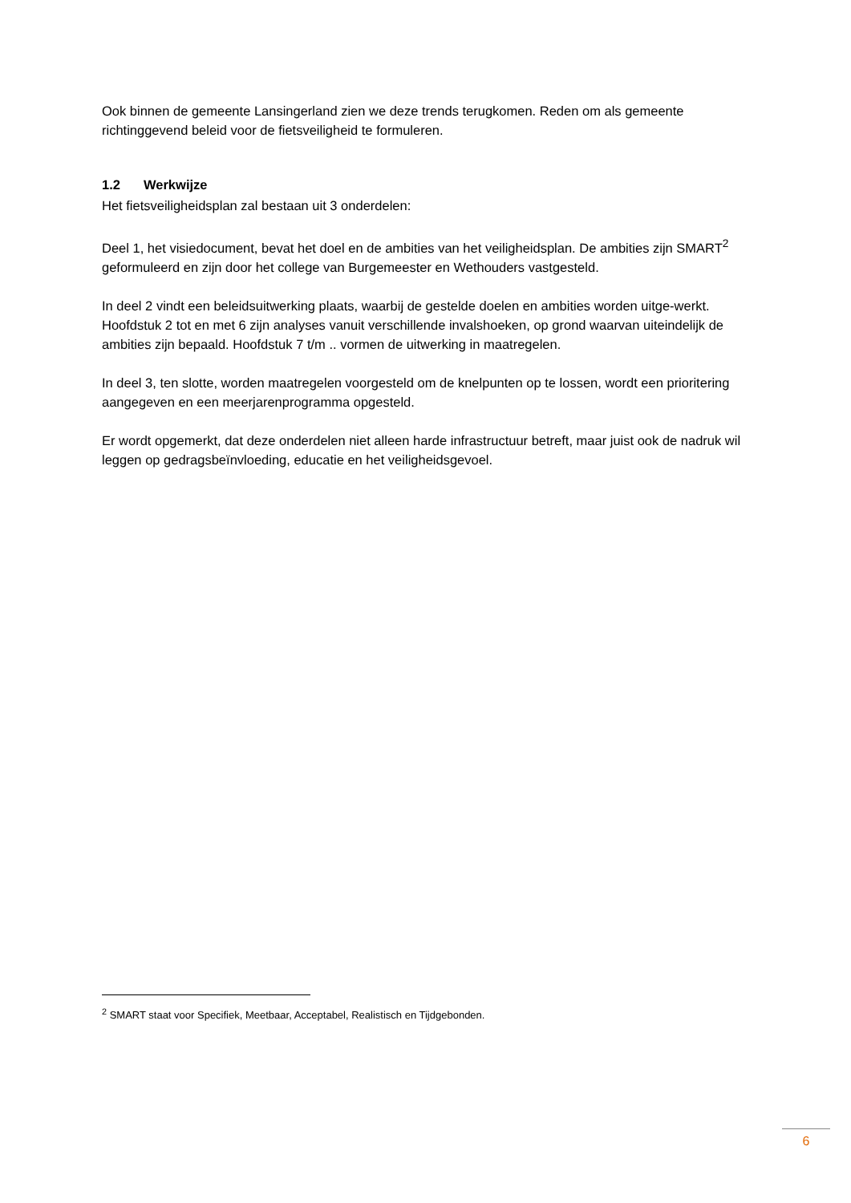Ook binnen de gemeente Lansingerland zien we deze trends terugkomen. Reden om als gemeente richtinggevend beleid voor de fietsveiligheid te formuleren.
1.2 Werkwijze
Het fietsveiligheidsplan zal bestaan uit 3 onderdelen:
Deel 1, het visiedocument, bevat het doel en de ambities van het veiligheidsplan. De ambities zijn SMART<sup>2</sup> geformuleerd en zijn door het college van Burgemeester en Wethouders vastgesteld.
In deel 2 vindt een beleidsuitwerking plaats, waarbij de gestelde doelen en ambities worden uitge-werkt. Hoofdstuk 2 tot en met 6 zijn analyses vanuit verschillende invalshoeken, op grond waarvan uiteindelijk de ambities zijn bepaald. Hoofdstuk 7 t/m .. vormen de uitwerking in maatregelen.
In deel 3, ten slotte, worden maatregelen voorgesteld om de knelpunten op te lossen, wordt een prioritering aangegeven en een meerjarenprogramma opgesteld.
Er wordt opgemerkt, dat deze onderdelen niet alleen harde infrastructuur betreft, maar juist ook de nadruk wil leggen op gedragsbeïnvloeding, educatie en het veiligheidsgevoel.
<sup>2</sup> SMART staat voor Specifiek, Meetbaar, Acceptabel, Realistisch en Tijdgebonden.
6